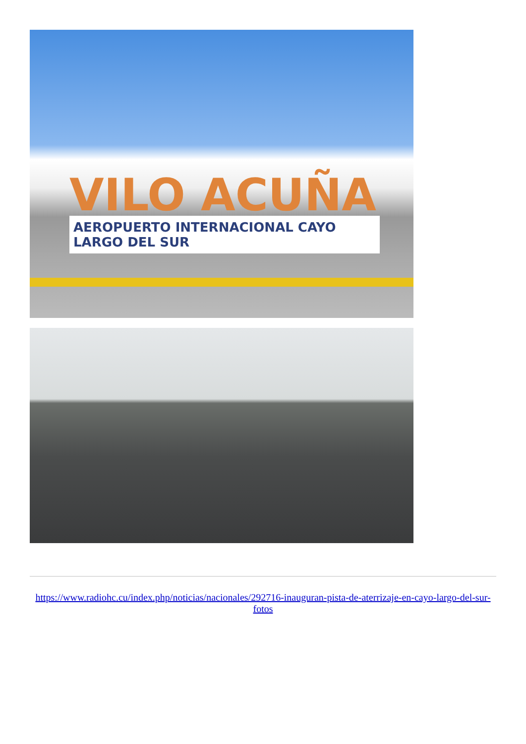VILO ACUÑA
AEROPUERTO INTERNACIONAL CAYO LARGO DEL SUR
https://www.radiohc.cu/index.php/noticias/nacionales/292716-inauguran-pista-de-aterrizaje-en-cayo-largo-del-sur-fotos